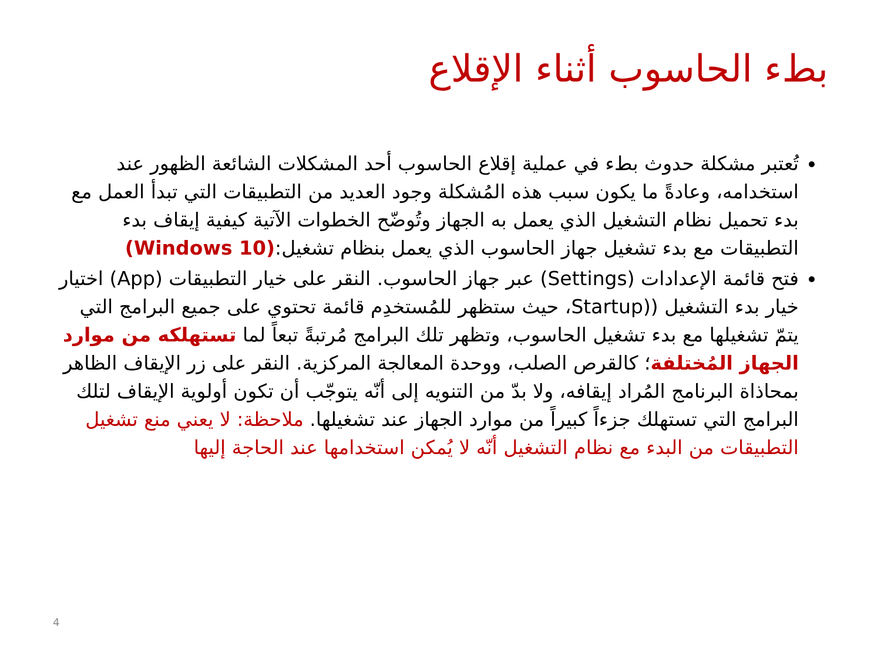بطء الحاسوب أثناء الإقلاع
تُعتبر مشكلة حدوث بطء في عملية إقلاع الحاسوب أحد المشكلات الشائعة الظهور عند استخدامه، وعادةً ما يكون سبب هذه المُشكلة وجود العديد من التطبيقات التي تبدأ العمل مع بدء تحميل نظام التشغيل الذي يعمل به الجهاز وتُوضّح الخطوات الآتية كيفية إيقاف بدء التطبيقات مع بدء تشغيل جهاز الحاسوب الذي يعمل بنظام تشغيل:(Windows 10)
فتح قائمة الإعدادات (Settings) عبر جهاز الحاسوب. النقر على خيار التطبيقات (App) اختيار خيار بدء التشغيل ((Startup، حيث ستظهر للمُستخدِم قائمة تحتوي على جميع البرامج التي يتمّ تشغيلها مع بدء تشغيل الحاسوب، وتظهر تلك البرامج مُرتبةً تبعاً لما تستهلكه من موارد الجهاز المُختلفة؛ كالقرص الصلب، ووحدة المعالجة المركزية. النقر على زر الإيقاف الظاهر بمحاذاة البرنامج المُراد إيقافه، ولا بدّ من التنويه إلى أنّه يتوجّب أن تكون أولوية الإيقاف لتلك البرامج التي تستهلك جزءاً كبيراً من موارد الجهاز عند تشغيلها. ملاحظة: لا يعني منع تشغيل التطبيقات من البدء مع نظام التشغيل أنّه لا يُمكن استخدامها عند الحاجة إليها
4